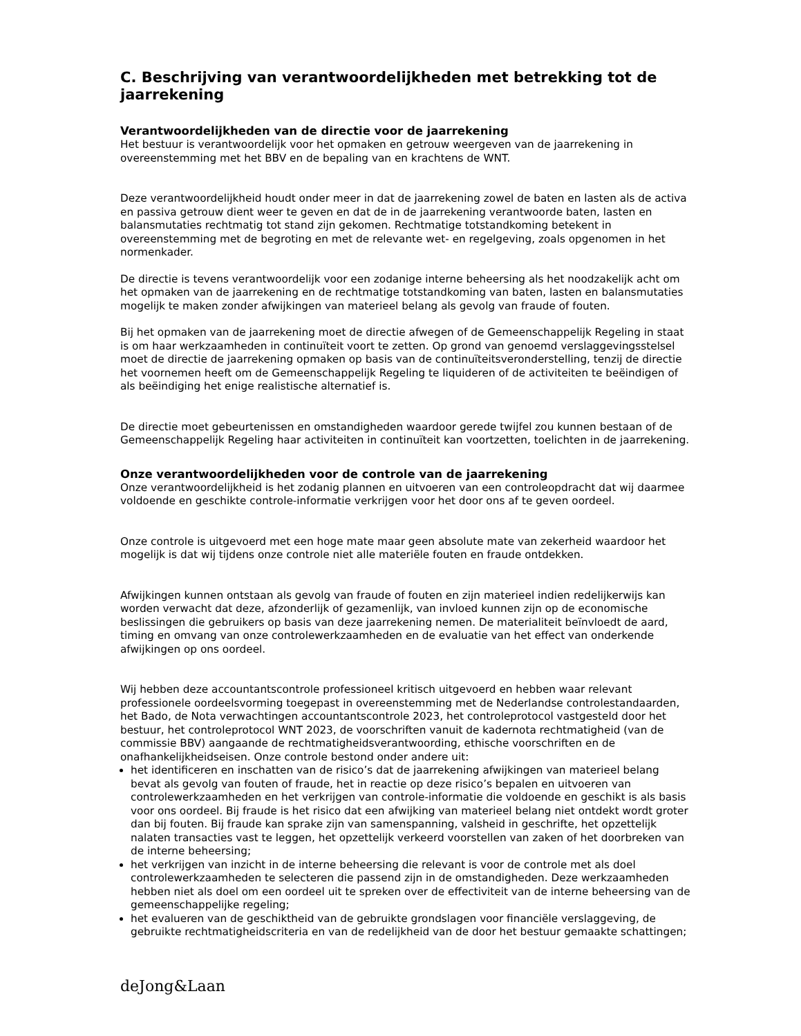C. Beschrijving van verantwoordelijkheden met betrekking tot de jaarrekening
Verantwoordelijkheden van de directie voor de jaarrekening
Het bestuur is verantwoordelijk voor het opmaken en getrouw weergeven van de jaarrekening in overeenstemming met het BBV en de bepaling van en krachtens de WNT.
Deze verantwoordelijkheid houdt onder meer in dat de jaarrekening zowel de baten en lasten als de activa en passiva getrouw dient weer te geven en dat de in de jaarrekening verantwoorde baten, lasten en balansmutaties rechtmatig tot stand zijn gekomen. Rechtmatige totstandkoming betekent in overeenstemming met de begroting en met de relevante wet- en regelgeving, zoals opgenomen in het normenkader.
De directie is tevens verantwoordelijk voor een zodanige interne beheersing als het noodzakelijk acht om het opmaken van de jaarrekening en de rechtmatige totstandkoming van baten, lasten en balansmutaties mogelijk te maken zonder afwijkingen van materieel belang als gevolg van fraude of fouten.
Bij het opmaken van de jaarrekening moet de directie afwegen of de Gemeenschappelijk Regeling in staat is om haar werkzaamheden in continuïteit voort te zetten. Op grond van genoemd verslaggevingsstelsel moet de directie de jaarrekening opmaken op basis van de continuïteitsveronderstelling, tenzij de directie het voornemen heeft om de Gemeenschappelijk Regeling te liquideren of de activiteiten te beëindigen of als beëindiging het enige realistische alternatief is.
De directie moet gebeurtenissen en omstandigheden waardoor gerede twijfel zou kunnen bestaan of de Gemeenschappelijk Regeling haar activiteiten in continuïteit kan voortzetten, toelichten in de jaarrekening.
Onze verantwoordelijkheden voor de controle van de jaarrekening
Onze verantwoordelijkheid is het zodanig plannen en uitvoeren van een controleopdracht dat wij daarmee voldoende en geschikte controle-informatie verkrijgen voor het door ons af te geven oordeel.
Onze controle is uitgevoerd met een hoge mate maar geen absolute mate van zekerheid waardoor het mogelijk is dat wij tijdens onze controle niet alle materiële fouten en fraude ontdekken.
Afwijkingen kunnen ontstaan als gevolg van fraude of fouten en zijn materieel indien redelijkerwijs kan worden verwacht dat deze, afzonderlijk of gezamenlijk, van invloed kunnen zijn op de economische beslissingen die gebruikers op basis van deze jaarrekening nemen. De materialiteit beïnvloedt de aard, timing en omvang van onze controlewerkzaamheden en de evaluatie van het effect van onderkende afwijkingen op ons oordeel.
Wij hebben deze accountantscontrole professioneel kritisch uitgevoerd en hebben waar relevant professionele oordeelsvorming toegepast in overeenstemming met de Nederlandse controlestandaarden, het Bado, de Nota verwachtingen accountantscontrole 2023, het controleprotocol vastgesteld door het bestuur, het controleprotocol WNT 2023, de voorschriften vanuit de kadernota rechtmatigheid (van de commissie BBV) aangaande de rechtmatigheidsverantwoording, ethische voorschriften en de onafhankelijkheidseisen. Onze controle bestond onder andere uit:
het identificeren en inschatten van de risico’s dat de jaarrekening afwijkingen van materieel belang bevat als gevolg van fouten of fraude, het in reactie op deze risico’s bepalen en uitvoeren van controlewerkzaamheden en het verkrijgen van controle-informatie die voldoende en geschikt is als basis voor ons oordeel. Bij fraude is het risico dat een afwijking van materieel belang niet ontdekt wordt groter dan bij fouten. Bij fraude kan sprake zijn van samenspanning, valsheid in geschrifte, het opzettelijk nalaten transacties vast te leggen, het opzettelijk verkeerd voorstellen van zaken of het doorbreken van de interne beheersing;
het verkrijgen van inzicht in de interne beheersing die relevant is voor de controle met als doel controlewerkzaamheden te selecteren die passend zijn in de omstandigheden. Deze werkzaamheden hebben niet als doel om een oordeel uit te spreken over de effectiviteit van de interne beheersing van de gemeenschappelijke regeling;
het evalueren van de geschiktheid van de gebruikte grondslagen voor financiële verslaggeving, de gebruikte rechtmatigheidscriteria en van de redelijkheid van de door het bestuur gemaakte schattingen;
deJong&Laan